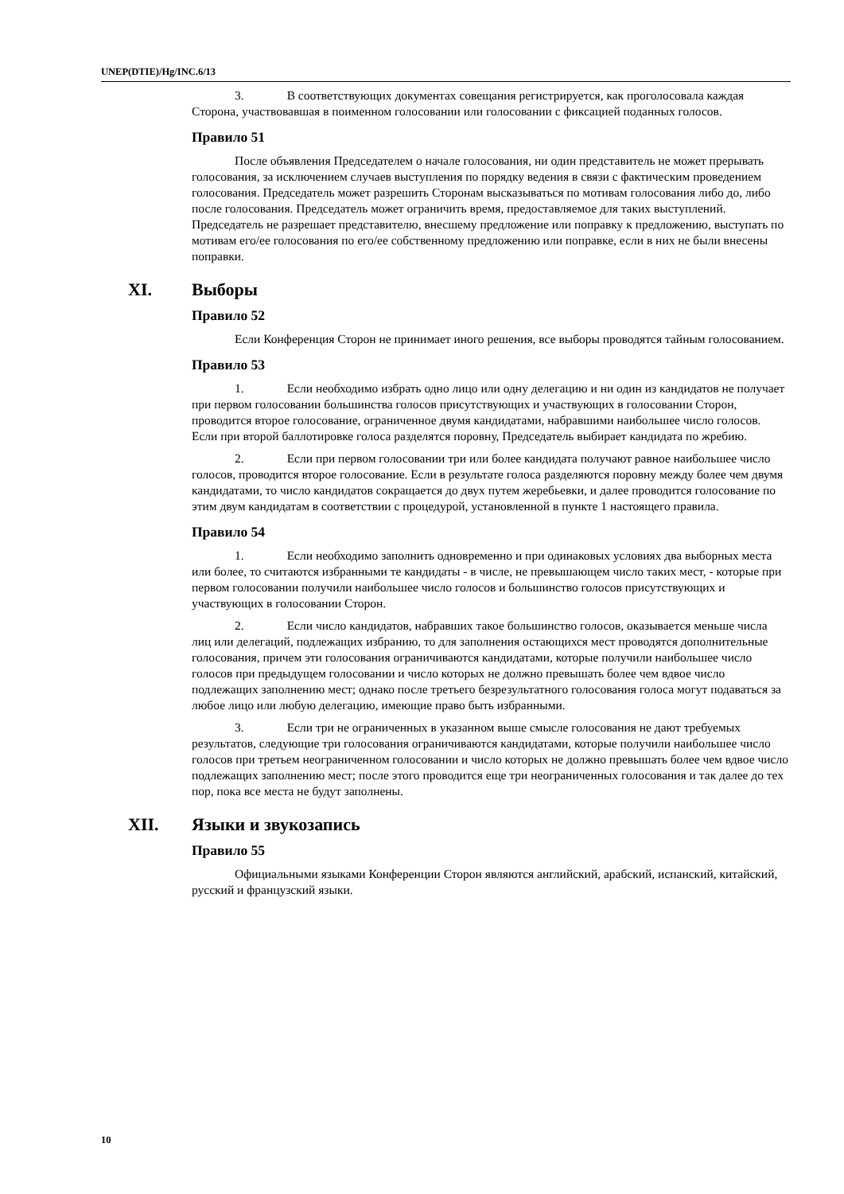UNEP(DTIE)/Hg/INC.6/13
3. В соответствующих документах совещания регистрируется, как проголосовала каждая Сторона, участвовавшая в поименном голосовании или голосовании с фиксацией поданных голосов.
Правило 51
После объявления Председателем о начале голосования, ни один представитель не может прерывать голосования, за исключением случаев выступления по порядку ведения в связи с фактическим проведением голосования. Председатель может разрешить Сторонам высказываться по мотивам голосования либо до, либо после голосования. Председатель может ограничить время, предоставляемое для таких выступлений. Председатель не разрешает представителю, внесшему предложение или поправку к предложению, выступать по мотивам его/ее голосования по его/ее собственному предложению или поправке, если в них не были внесены поправки.
XI. Выборы
Правило 52
Если Конференция Сторон не принимает иного решения, все выборы проводятся тайным голосованием.
Правило 53
1. Если необходимо избрать одно лицо или одну делегацию и ни один из кандидатов не получает при первом голосовании большинства голосов присутствующих и участвующих в голосовании Сторон, проводится второе голосование, ограниченное двумя кандидатами, набравшими наибольшее число голосов. Если при второй баллотировке голоса разделятся поровну, Председатель выбирает кандидата по жребию.
2. Если при первом голосовании три или более кандидата получают равное наибольшее число голосов, проводится второе голосование. Если в результате голоса разделяются поровну между более чем двумя кандидатами, то число кандидатов сокращается до двух путем жеребьевки, и далее проводится голосование по этим двум кандидатам в соответствии с процедурой, установленной в пункте 1 настоящего правила.
Правило 54
1. Если необходимо заполнить одновременно и при одинаковых условиях два выборных места или более, то считаются избранными те кандидаты - в числе, не превышающем число таких мест, - которые при первом голосовании получили наибольшее число голосов и большинство голосов присутствующих и участвующих в голосовании Сторон.
2. Если число кандидатов, набравших такое большинство голосов, оказывается меньше числа лиц или делегаций, подлежащих избранию, то для заполнения остающихся мест проводятся дополнительные голосования, причем эти голосования ограничиваются кандидатами, которые получили наибольшее число голосов при предыдущем голосовании и число которых не должно превышать более чем вдвое число подлежащих заполнению мест; однако после третьего безрезультатного голосования голоса могут подаваться за любое лицо или любую делегацию, имеющие право быть избранными.
3. Если три не ограниченных в указанном выше смысле голосования не дают требуемых результатов, следующие три голосования ограничиваются кандидатами, которые получили наибольшее число голосов при третьем неограниченном голосовании и число которых не должно превышать более чем вдвое число подлежащих заполнению мест; после этого проводится еще три неограниченных голосования и так далее до тех пор, пока все места не будут заполнены.
XII. Языки и звукозапись
Правило 55
Официальными языками Конференции Сторон являются английский, арабский, испанский, китайский, русский и французский языки.
10